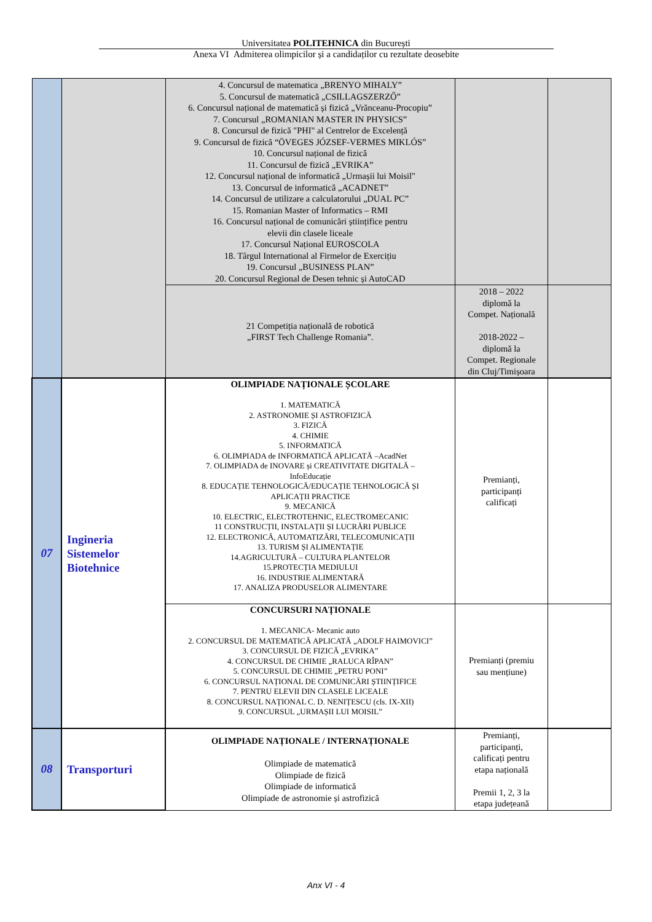Universitatea POLITEHNICA din București
Anexa VI Admiterea olimpicilor și a candidaților cu rezultate deosebite
| | | 4. Concursul de matematica „BRENYO MIHALY” 5. Concursul de matematică „CSILLAGSZERZŐ” 6. Concursul național de matematică și fizică „Vrănceanu-Procopiu” 7. Concursul „ROMANIAN MASTER IN PHYSICS” 8. Concursul de fizică "PHI" al Centrelor de Excelență 9. Concursul de fizică “ÖVEGES JÓZSEF-VERMES MIKLÓS” 10. Concursul național de fizică 11. Concursul de fizică „EVRIKA” 12. Concursul național de informatică „Urmașii lui Moisil" 13. Concursul de informatică „ACADNET” 14. Concursul de utilizare a calculatorului „DUAL PC” 15. Romanian Master of Informatics – RMI 16. Concursul național de comunicări științifice pentru elevii din clasele liceale 17. Concursul Național EUROSCOLA 18. Târgul International al Firmelor de Exercițiu 19. Concursul „BUSINESS PLAN” 20. Concursul Regional de Desen tehnic și AutoCAD | | |
| | | 21 Competiția națională de robotică „FIRST Tech Challenge Romania”. | 2018 – 2022 diplomă la Compet. Națională 2018-2022 – diplomă la Compet. Regionale din Cluj/Timișoara | |
| 07 | Ingineria Sistemelor Biotehnice | OLIMPIADE NAȚIONALE ȘCOLARE 1. MATEMATICĂ 2. ASTRONOMIE ȘI ASTROFIZICĂ 3. FIZICĂ 4. CHIMIE 5. INFORMATICĂ 6. OLIMPIADA de INFORMATICĂ APLICATĂ –AcadNet 7. OLIMPIADA de INOVARE și CREATIVITATE DIGITALĂ – InfoEducație 8. EDUCAȚIE TEHNOLOGICĂ/EDUCAȚIE TEHNOLOGICĂ ȘI APLICAȚII PRACTICE 9. MECANICĂ 10. ELECTRIC, ELECTROTEHNIC, ELECTROMECANIC 11 CONSTRUCȚII, INSTALAȚII ȘI LUCRĂRI PUBLICE 12. ELECTRONICĂ, AUTOMATIZĂRI, TELECOMUNICAȚII 13. TURISM ȘI ALIMENTAȚIE 14.AGRICULTURĂ – CULTURA PLANTELOR 15.PROTECȚIA MEDIULUI 16. INDUSTRIE ALIMENTARĂ 17. ANALIZA PRODUSELOR ALIMENTARE | Premianți, participanți calificați | |
| | | CONCURSURI NAȚIONALE 1. MECANICA- Mecanic auto 2. CONCURSUL DE MATEMATICĂ APLICATĂ „ADOLF HAIMOVICI” 3. CONCURSUL DE FIZICĂ „EVRIKA” 4. CONCURSUL DE CHIMIE „RALUCA RÎPAN” 5. CONCURSUL DE CHIMIE „PETRU PONI” 6. CONCURSUL NAȚIONAL DE COMUNICĂRI ȘTIINȚIFICE 7. PENTRU ELEVII DIN CLASELE LICEALE 8. CONCURSUL NAȚIONAL C. D. NENIȚESCU (cls. IX-XII) 9. CONCURSUL „URMAȘII LUI MOISIL” | Premianți (premiu sau mențiune) | |
| 08 | Transporturi | OLIMPIADE NAȚIONALE / INTERNAȚIONALE Olimpiade de matematică Olimpiade de fizică Olimpiade de informatică Olimpiade de astronomie și astrofizică | Premianți, participanți, calificați pentru etapa națională Premii 1, 2, 3 la etapa județeană | |
Anx VI - 4